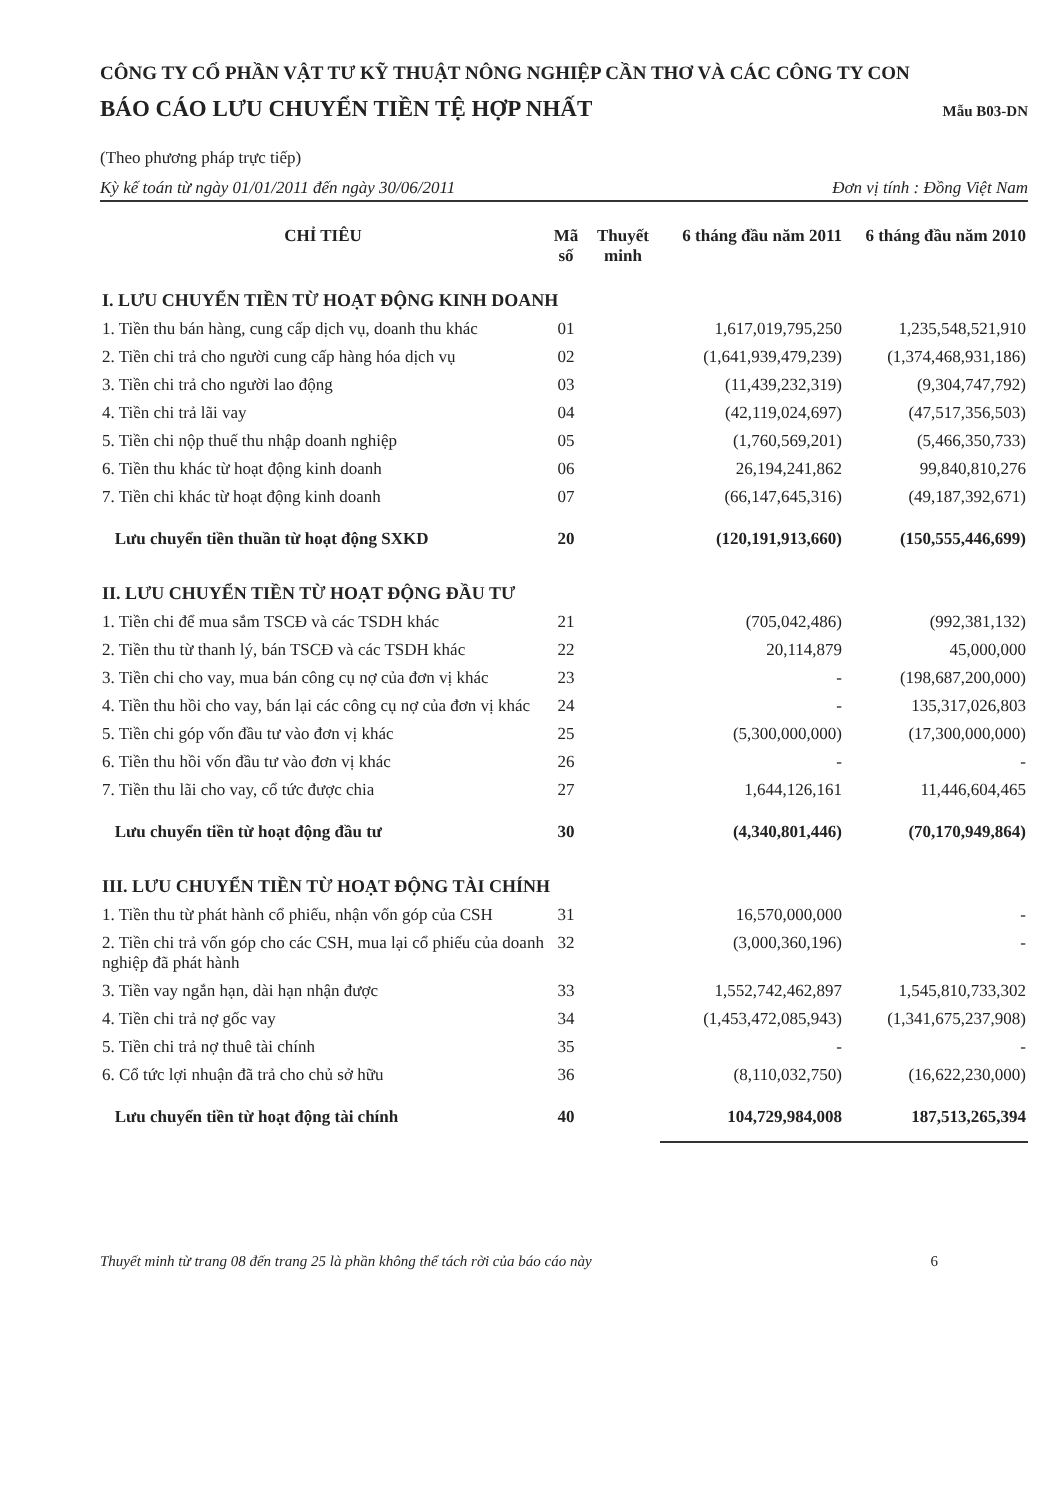CÔNG TY CỔ PHẦN VẬT TƯ KỸ THUẬT NÔNG NGHIỆP CẦN THƠ VÀ CÁC CÔNG TY CON
BÁO CÁO LƯU CHUYỂN TIỀN TỆ HỢP NHẤT
Mẫu B03-DN
(Theo phương pháp trực tiếp)
Kỳ kế toán từ ngày 01/01/2011 đến ngày 30/06/2011 Đơn vị tính : Đồng Việt Nam
| CHỈ TIÊU | Mã số | Thuyết minh | 6 tháng đầu năm 2011 | 6 tháng đầu năm 2010 |
| --- | --- | --- | --- | --- |
| I. LƯU CHUYỂN TIỀN TỪ HOẠT ĐỘNG KINH DOANH | | | | |
| 1. Tiền thu bán hàng, cung cấp dịch vụ, doanh thu khác | 01 | | 1,617,019,795,250 | 1,235,548,521,910 |
| 2. Tiền chi trả cho người cung cấp hàng hóa dịch vụ | 02 | | (1,641,939,479,239) | (1,374,468,931,186) |
| 3. Tiền chi trả cho người lao động | 03 | | (11,439,232,319) | (9,304,747,792) |
| 4. Tiền chi trả lãi vay | 04 | | (42,119,024,697) | (47,517,356,503) |
| 5. Tiền chi nộp thuế thu nhập doanh nghiệp | 05 | | (1,760,569,201) | (5,466,350,733) |
| 6. Tiền thu khác từ hoạt động kinh doanh | 06 | | 26,194,241,862 | 99,840,810,276 |
| 7. Tiền chi khác từ hoạt động kinh doanh | 07 | | (66,147,645,316) | (49,187,392,671) |
| Lưu chuyển tiền thuần từ hoạt động SXKD | 20 | | (120,191,913,660) | (150,555,446,699) |
| II. LƯU CHUYỂN TIỀN TỪ HOẠT ĐỘNG ĐẦU TƯ | | | | |
| 1. Tiền chi để mua sắm TSCĐ và các TSDH khác | 21 | | (705,042,486) | (992,381,132) |
| 2. Tiền thu từ thanh lý, bán TSCĐ và các TSDH khác | 22 | | 20,114,879 | 45,000,000 |
| 3. Tiền chi cho vay, mua bán công cụ nợ của đơn vị khác | 23 | | - | (198,687,200,000) |
| 4. Tiền thu hồi cho vay, bán lại các công cụ nợ của đơn vị khác | 24 | | - | 135,317,026,803 |
| 5. Tiền chi góp vốn đầu tư vào đơn vị khác | 25 | | (5,300,000,000) | (17,300,000,000) |
| 6. Tiền thu hồi vốn đầu tư vào đơn vị khác | 26 | | - | - |
| 7. Tiền thu lãi cho vay, cổ tức được chia | 27 | | 1,644,126,161 | 11,446,604,465 |
| Lưu chuyển tiền từ hoạt động đầu tư | 30 | | (4,340,801,446) | (70,170,949,864) |
| III. LƯU CHUYỂN TIỀN TỪ HOẠT ĐỘNG TÀI CHÍNH | | | | |
| 1. Tiền thu từ phát hành cổ phiếu, nhận vốn góp của CSH | 31 | | 16,570,000,000 | - |
| 2. Tiền chi trả vốn góp cho các CSH, mua lại cổ phiếu của doanh nghiệp đã phát hành | 32 | | (3,000,360,196) | - |
| 3. Tiền vay ngắn hạn, dài hạn nhận được | 33 | | 1,552,742,462,897 | 1,545,810,733,302 |
| 4. Tiền chi trả nợ gốc vay | 34 | | (1,453,472,085,943) | (1,341,675,237,908) |
| 5. Tiền chi trả nợ thuê tài chính | 35 | | - | - |
| 6. Cổ tức lợi nhuận đã trả cho chủ sở hữu | 36 | | (8,110,032,750) | (16,622,230,000) |
| Lưu chuyển tiền từ hoạt động tài chính | 40 | | 104,729,984,008 | 187,513,265,394 |
Thuyết minh từ trang 08 đến trang 25 là phần không thể tách rời của báo cáo này 6